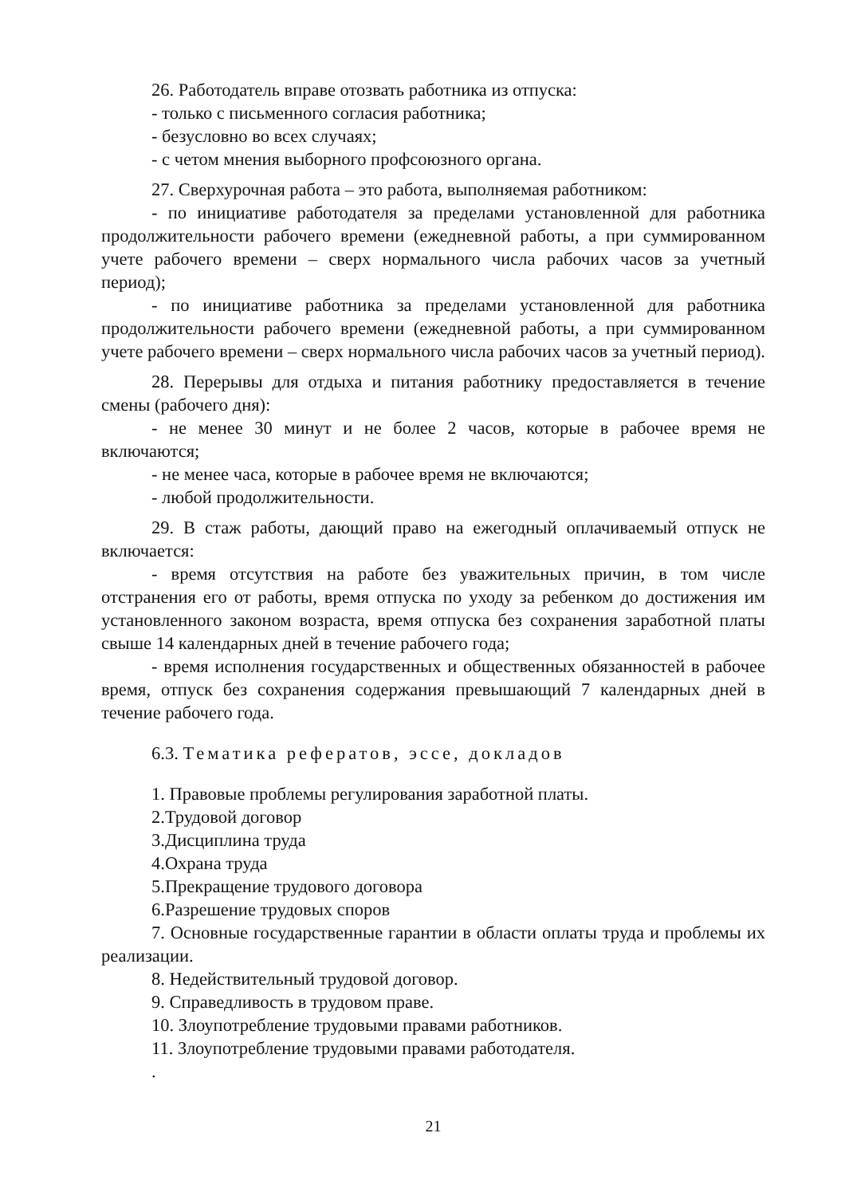26. Работодатель вправе отозвать работника из отпуска:
- только с письменного согласия работника;
- безусловно во всех случаях;
- с четом мнения выборного профсоюзного органа.
27. Сверхурочная работа – это работа, выполняемая работником:
- по инициативе работодателя за пределами установленной для работника продолжительности рабочего времени (ежедневной работы, а при суммированном учете рабочего времени – сверх нормального числа рабочих часов за учетный период);
- по инициативе работника за пределами установленной для работника продолжительности рабочего времени (ежедневной работы, а при суммированном учете рабочего времени – сверх нормального числа рабочих часов за учетный период).
28. Перерывы для отдыха и питания работнику предоставляется в течение смены (рабочего дня):
- не менее 30 минут и не более 2 часов, которые в рабочее время не включаются;
- не менее часа, которые в рабочее время не включаются;
- любой продолжительности.
29. В стаж работы, дающий право на ежегодный оплачиваемый отпуск не включается:
- время отсутствия на работе без уважительных причин, в том числе отстранения его от работы, время отпуска по уходу за ребенком до достижения им установленного законом возраста, время отпуска без сохранения заработной платы свыше 14 календарных дней в течение рабочего года;
- время исполнения государственных и общественных обязанностей в рабочее время, отпуск без сохранения содержания превышающий 7 календарных дней в течение рабочего года.
6.3. Тематика рефератов, эссе, докладов
1. Правовые проблемы регулирования заработной платы.
2.Трудовой договор
3.Дисциплина труда
4.Охрана труда
5.Прекращение трудового договора
6.Разрешение трудовых споров
7. Основные государственные гарантии в области оплаты труда и проблемы их реализации.
8. Недействительный трудовой договор.
9. Справедливость в трудовом праве.
10. Злоупотребление трудовыми правами работников.
11. Злоупотребление трудовыми правами работодателя.
.
21